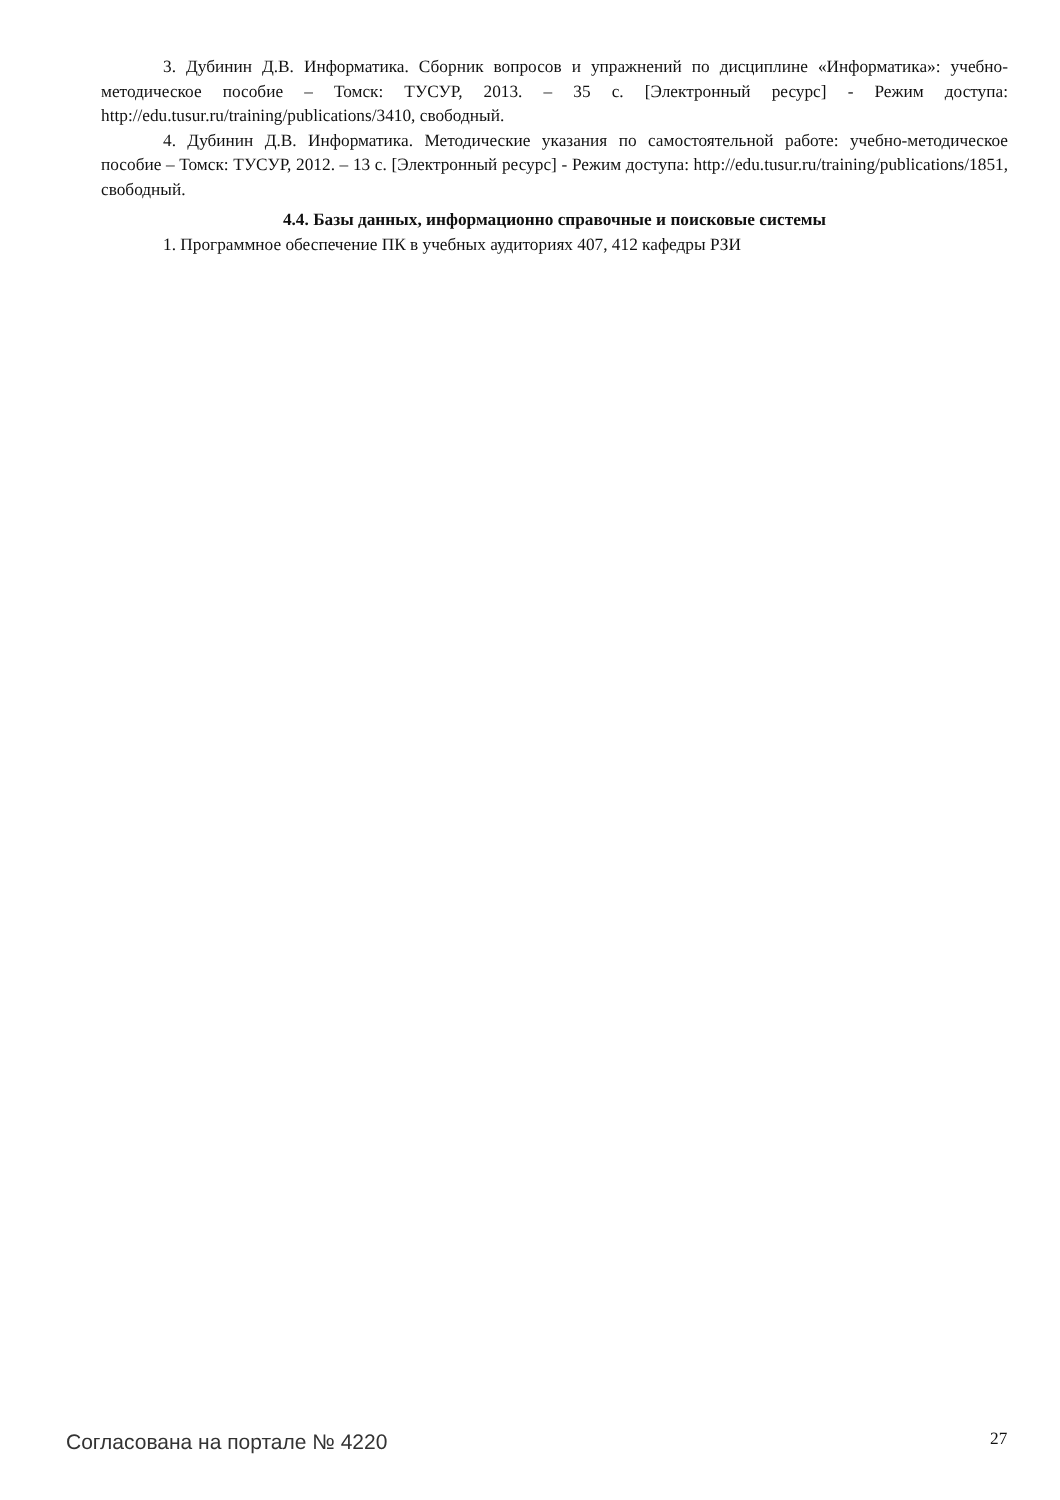3. Дубинин Д.В. Информатика. Сборник вопросов и упражнений по дисциплине «Информатика»: учебно-методическое пособие – Томск: ТУСУР, 2013. – 35 с. [Электронный ресурс] - Режим доступа: http://edu.tusur.ru/training/publications/3410, свободный.
4. Дубинин Д.В. Информатика. Методические указания по самостоятельной работе: учебно-методическое пособие – Томск: ТУСУР, 2012. – 13 с. [Электронный ресурс] - Режим доступа: http://edu.tusur.ru/training/publications/1851, свободный.
4.4. Базы данных, информационно справочные и поисковые системы
1. Программное обеспечение ПК в учебных аудиториях 407, 412 кафедры РЗИ
Согласована на портале № 4220 27